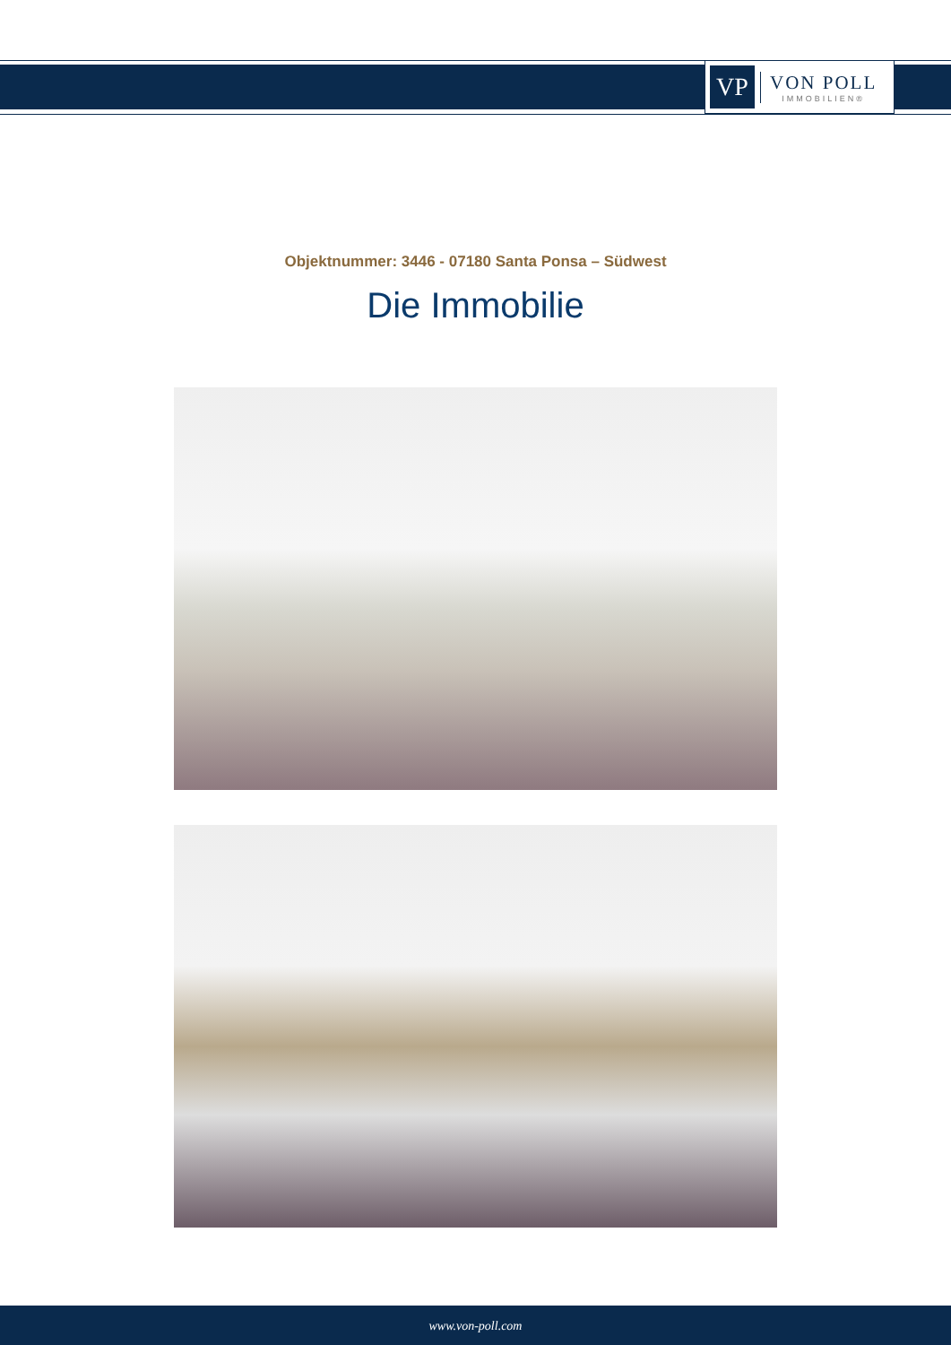VP
VON POLL
IMMOBILIEN®
Objektnummer: 3446 - 07180 Santa Ponsa – Südwest
Die Immobilie
www.von-poll.com